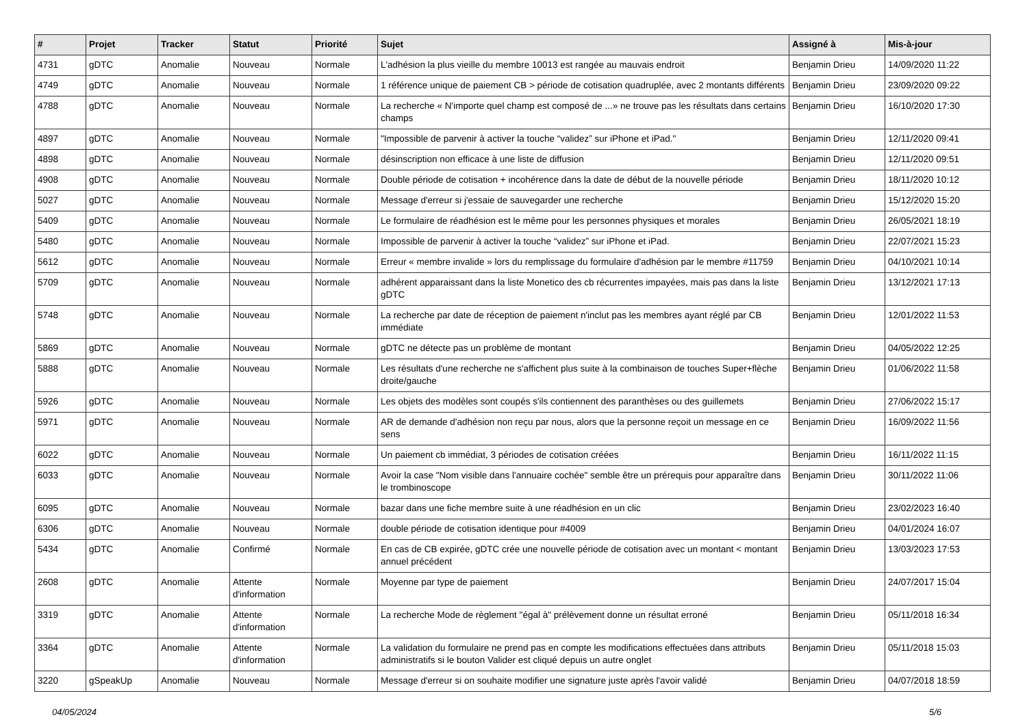| # | Projet | Tracker | Statut | Priorité | Sujet | Assigné à | Mis-à-jour |
| --- | --- | --- | --- | --- | --- | --- | --- |
| 4731 | gDTC | Anomalie | Nouveau | Normale | L'adhésion la plus vieille du membre 10013 est rangée au mauvais endroit | Benjamin Drieu | 14/09/2020 11:22 |
| 4749 | gDTC | Anomalie | Nouveau | Normale | 1 référence unique de paiement CB > période de cotisation quadruplée, avec 2 montants différents | Benjamin Drieu | 23/09/2020 09:22 |
| 4788 | gDTC | Anomalie | Nouveau | Normale | La recherche « N'importe quel champ est composé de ...» ne trouve pas les résultats dans certains champs | Benjamin Drieu | 16/10/2020 17:30 |
| 4897 | gDTC | Anomalie | Nouveau | Normale | "Impossible de parvenir à activer la touche “validez” sur iPhone et iPad." | Benjamin Drieu | 12/11/2020 09:41 |
| 4898 | gDTC | Anomalie | Nouveau | Normale | désinscription non efficace à une liste de diffusion | Benjamin Drieu | 12/11/2020 09:51 |
| 4908 | gDTC | Anomalie | Nouveau | Normale | Double période de cotisation + incohérence dans la date de début de la nouvelle période | Benjamin Drieu | 18/11/2020 10:12 |
| 5027 | gDTC | Anomalie | Nouveau | Normale | Message d'erreur si j'essaie de sauvegarder une recherche | Benjamin Drieu | 15/12/2020 15:20 |
| 5409 | gDTC | Anomalie | Nouveau | Normale | Le formulaire de réadhésion est le même pour les personnes physiques et morales | Benjamin Drieu | 26/05/2021 18:19 |
| 5480 | gDTC | Anomalie | Nouveau | Normale | Impossible de parvenir à activer la touche “validez” sur iPhone et iPad. | Benjamin Drieu | 22/07/2021 15:23 |
| 5612 | gDTC | Anomalie | Nouveau | Normale | Erreur « membre invalide » lors du remplissage du formulaire d'adhésion par le membre #11759 | Benjamin Drieu | 04/10/2021 10:14 |
| 5709 | gDTC | Anomalie | Nouveau | Normale | adhérent apparaissant dans la liste Monetico des cb récurrentes impayées, mais pas dans la liste gDTC | Benjamin Drieu | 13/12/2021 17:13 |
| 5748 | gDTC | Anomalie | Nouveau | Normale | La recherche par date de réception de paiement n'inclut pas les membres ayant réglé par CB immédiate | Benjamin Drieu | 12/01/2022 11:53 |
| 5869 | gDTC | Anomalie | Nouveau | Normale | gDTC ne détecte pas un problème de montant | Benjamin Drieu | 04/05/2022 12:25 |
| 5888 | gDTC | Anomalie | Nouveau | Normale | Les résultats d'une recherche ne s'affichent plus suite à la combinaison de touches Super+flèche droite/gauche | Benjamin Drieu | 01/06/2022 11:58 |
| 5926 | gDTC | Anomalie | Nouveau | Normale | Les objets des modèles sont coupés s'ils contiennent des paranthèses ou des guillemets | Benjamin Drieu | 27/06/2022 15:17 |
| 5971 | gDTC | Anomalie | Nouveau | Normale | AR de demande d'adhésion non reçu par nous, alors que la personne reçoit un message en ce sens | Benjamin Drieu | 16/09/2022 11:56 |
| 6022 | gDTC | Anomalie | Nouveau | Normale | Un paiement cb immédiat, 3 périodes de cotisation créées | Benjamin Drieu | 16/11/2022 11:15 |
| 6033 | gDTC | Anomalie | Nouveau | Normale | Avoir la case "Nom visible dans l'annuaire cochée" semble être un prérequis pour apparaître dans le trombinoscope | Benjamin Drieu | 30/11/2022 11:06 |
| 6095 | gDTC | Anomalie | Nouveau | Normale | bazar dans une fiche membre suite à une réadhésion en un clic | Benjamin Drieu | 23/02/2023 16:40 |
| 6306 | gDTC | Anomalie | Nouveau | Normale | double période de cotisation identique pour #4009 | Benjamin Drieu | 04/01/2024 16:07 |
| 5434 | gDTC | Anomalie | Confirmé | Normale | En cas de CB expirée, gDTC crée une nouvelle période de cotisation avec un montant < montant annuel précédent | Benjamin Drieu | 13/03/2023 17:53 |
| 2608 | gDTC | Anomalie | Attente d'information | Normale | Moyenne par type de paiement | Benjamin Drieu | 24/07/2017 15:04 |
| 3319 | gDTC | Anomalie | Attente d'information | Normale | La recherche Mode de règlement "égal à" prélèvement donne un résultat erroné | Benjamin Drieu | 05/11/2018 16:34 |
| 3364 | gDTC | Anomalie | Attente d'information | Normale | La validation du formulaire ne prend pas en compte les modifications effectuées dans attributs administratifs si le bouton Valider est cliqué depuis un autre onglet | Benjamin Drieu | 05/11/2018 15:03 |
| 3220 | gSpeakUp | Anomalie | Nouveau | Normale | Message d'erreur si on souhaite modifier une signature juste après l'avoir validé | Benjamin Drieu | 04/07/2018 18:59 |
04/05/2024 5/6